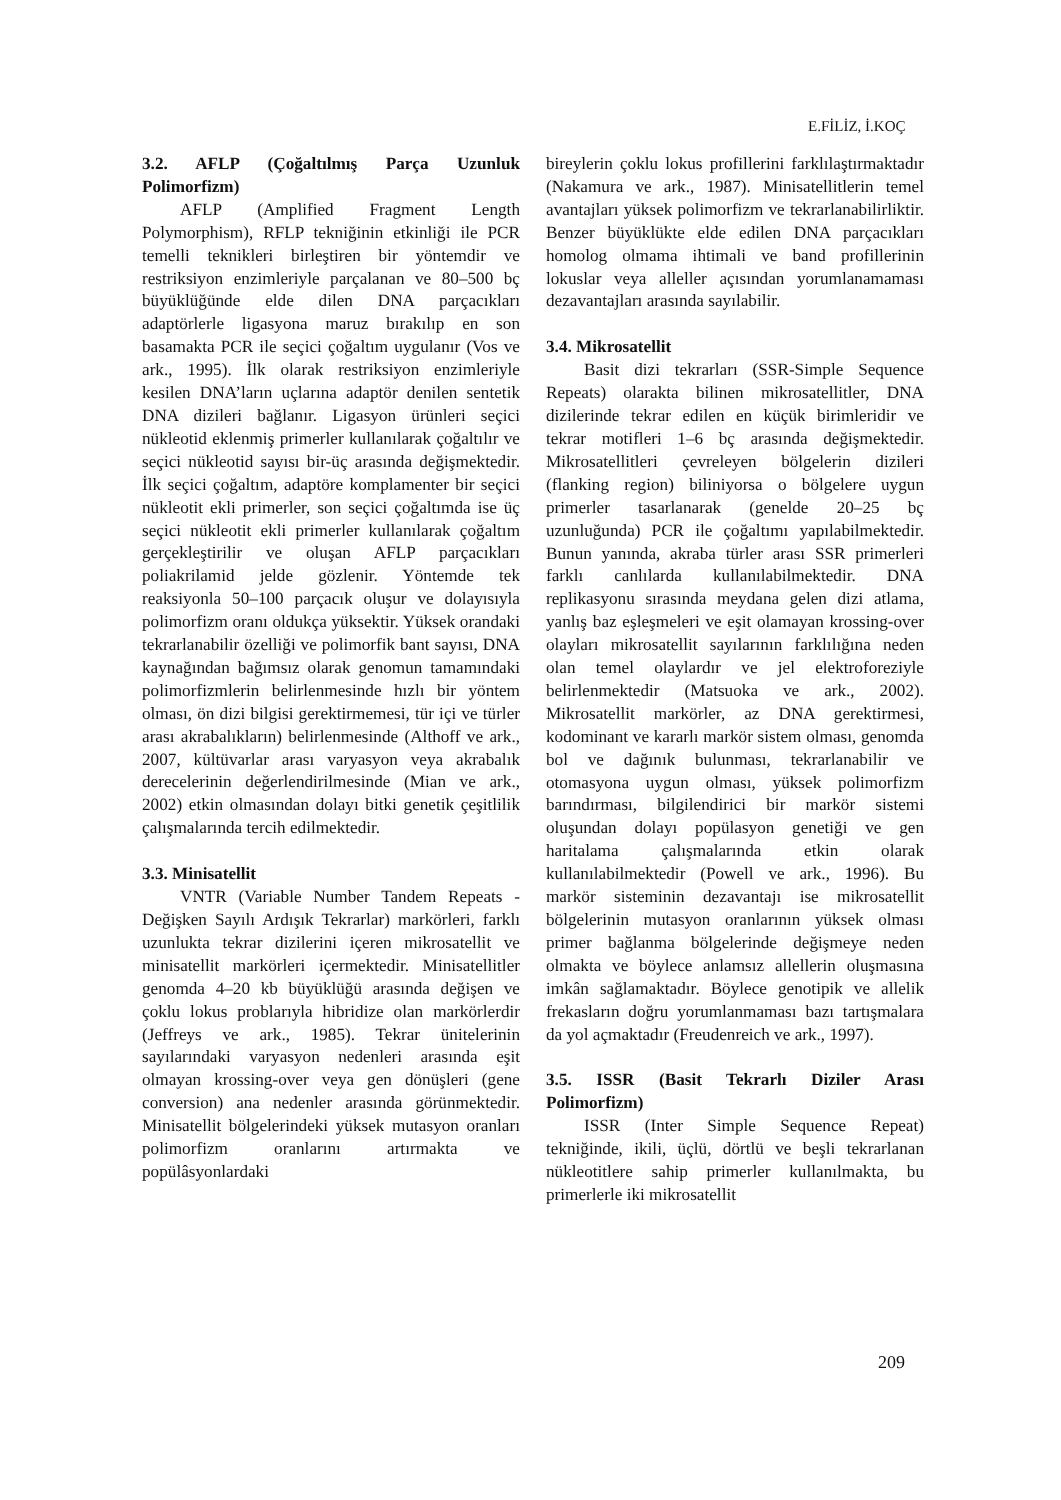E.FİLİZ, İ.KOÇ
3.2. AFLP (Çoğaltılmış Parça Uzunluk Polimorfizm)
AFLP (Amplified Fragment Length Polymorphism), RFLP tekniğinin etkinliği ile PCR temelli teknikleri birleştiren bir yöntemdir ve restriksiyon enzimleriyle parçalanan ve 80–500 bç büyüklüğünde elde dilen DNA parçacıkları adaptörlerle ligasyona maruz bırakılıp en son basamakta PCR ile seçici çoğaltım uygulanır (Vos ve ark., 1995). İlk olarak restriksiyon enzimleriyle kesilen DNA’ların uçlarına adaptör denilen sentetik DNA dizileri bağlanır. Ligasyon ürünleri seçici nükleotid eklenmiş primerler kullanılarak çoğaltılır ve seçici nükleotid sayısı bir-üç arasında değişmektedir. İlk seçici çoğaltım, adaptöre komplamenter bir seçici nükleotit ekli primerler, son seçici çoğaltımda ise üç seçici nükleotit ekli primerler kullanılarak çoğaltım gerçekleştirilir ve oluşan AFLP parçacıkları poliakrilamid jelde gözlenir. Yöntemde tek reaksiyonla 50–100 parçacık oluşur ve dolayısıyla polimorfizm oranı oldukça yüksektir. Yüksek orandaki tekrarlanabilir özelliği ve polimorfik bant sayısı, DNA kaynağından bağımsız olarak genomun tamamındaki polimorfizmlerin belirlenmesinde hızlı bir yöntem olması, ön dizi bilgisi gerektirmemesi, tür içi ve türler arası akrabalıkların) belirlenmesinde (Althoff ve ark., 2007, kültüvarlar arası varyasyon veya akrabalık derecelerinin değerlendirilmesinde (Mian ve ark., 2002) etkin olmasından dolayı bitki genetik çeşitlilik çalışmalarında tercih edilmektedir.
3.3. Minisatellit
VNTR (Variable Number Tandem Repeats - Değişken Sayılı Ardışık Tekrarlar) markörleri, farklı uzunlukta tekrar dizilerini içeren mikrosatellit ve minisatellit markörleri içermektedir. Minisatellitler genomda 4–20 kb büyüklüğü arasında değişen ve çoklu lokus problarıyla hibridize olan markörlerdir (Jeffreys ve ark., 1985). Tekrar ünitelerinin sayılarındaki varyasyon nedenleri arasında eşit olmayan krossing-over veya gen dönüşleri (gene conversion) ana nedenler arasında görünmektedir. Minisatellit bölgelerindeki yüksek mutasyon oranları polimorfizm oranlarını artırmakta ve popülâsyonlardaki
bireylerin çoklu lokus profillerini farklılaştırmaktadır (Nakamura ve ark., 1987). Minisatellitlerin temel avantajları yüksek polimorfizm ve tekrarlanabilirliktir. Benzer büyüklükte elde edilen DNA parçacıkları homolog olmama ihtimali ve band profillerinin lokuslar veya alleller açısından yorumlanamaması dezavantajları arasında sayılabilir.
3.4. Mikrosatellit
Basit dizi tekrarları (SSR-Simple Sequence Repeats) olarakta bilinen mikrosatellitler, DNA dizilerinde tekrar edilen en küçük birimleridir ve tekrar motifleri 1–6 bç arasında değişmektedir. Mikrosatellitleri çevreleyen bölgelerin dizileri (flanking region) biliniyorsa o bölgelere uygun primerler tasarlanarak (genelde 20–25 bç uzunluğunda) PCR ile çoğaltımı yapılabilmektedir. Bunun yanında, akraba türler arası SSR primerleri farklı canlılarda kullanılabilmektedir. DNA replikasyonu sırasında meydana gelen dizi atlama, yanlış baz eşleşmeleri ve eşit olamayan krossing-over olayları mikrosatellit sayılarının farklılığına neden olan temel olaylardır ve jel elektroforeziyle belirlenmektedir (Matsuoka ve ark., 2002). Mikrosatellit markörler, az DNA gerektirmesi, kodominant ve kararlı markör sistem olması, genomda bol ve dağınık bulunması, tekrarlanabilir ve otomasyona uygun olması, yüksek polimorfizm barındırması, bilgilendirici bir markör sistemi oluşundan dolayı popülasyon genetiği ve gen haritalama çalışmalarında etkin olarak kullanılabilmektedir (Powell ve ark., 1996). Bu markör sisteminin dezavantajı ise mikrosatellit bölgelerinin mutasyon oranlarının yüksek olması primer bağlanma bölgelerinde değişmeye neden olmakta ve böylece anlamsız allellerin oluşmasına imkân sağlamaktadır. Böylece genotipik ve allelik frekasların doğru yorumlanmaması bazı tartışmalara da yol açmaktadır (Freudenreich ve ark., 1997).
3.5. ISSR (Basit Tekrarlı Diziler Arası Polimorfizm)
ISSR (Inter Simple Sequence Repeat) tekniğinde, ikili, üçlü, dörtlü ve beşli tekrarlanan nükleotitlere sahip primerler kullanılmakta, bu primerlerle iki mikrosatellit
209